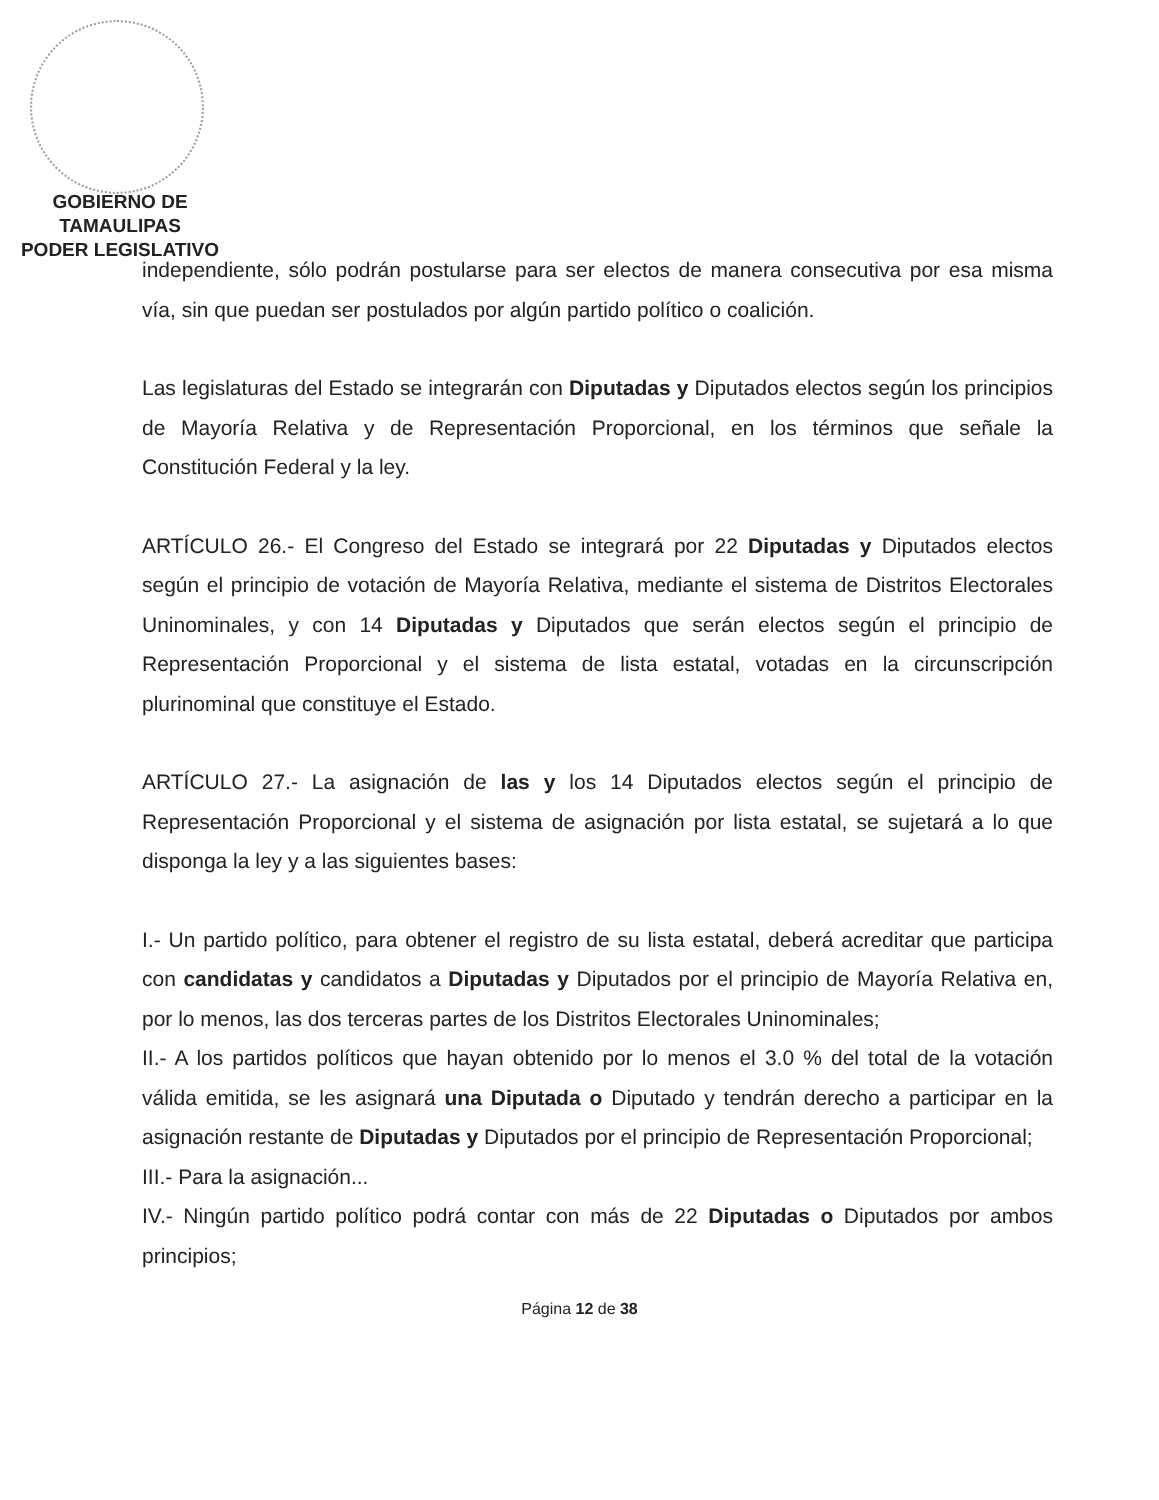GOBIERNO DE TAMAULIPAS
PODER LEGISLATIVO
independiente, sólo podrán postularse para ser electos de manera consecutiva por esa misma vía, sin que puedan ser postulados por algún partido político o coalición.
Las legislaturas del Estado se integrarán con Diputadas y Diputados electos según los principios de Mayoría Relativa y de Representación Proporcional, en los términos que señale la Constitución Federal y la ley.
ARTÍCULO 26.- El Congreso del Estado se integrará por 22 Diputadas y Diputados electos según el principio de votación de Mayoría Relativa, mediante el sistema de Distritos Electorales Uninominales, y con 14 Diputadas y Diputados que serán electos según el principio de Representación Proporcional y el sistema de lista estatal, votadas en la circunscripción plurinominal que constituye el Estado.
ARTÍCULO 27.- La asignación de las y los 14 Diputados electos según el principio de Representación Proporcional y el sistema de asignación por lista estatal, se sujetará a lo que disponga la ley y a las siguientes bases:
I.- Un partido político, para obtener el registro de su lista estatal, deberá acreditar que participa con candidatas y candidatos a Diputadas y Diputados por el principio de Mayoría Relativa en, por lo menos, las dos terceras partes de los Distritos Electorales Uninominales;
II.- A los partidos políticos que hayan obtenido por lo menos el 3.0 % del total de la votación válida emitida, se les asignará una Diputada o Diputado y tendrán derecho a participar en la asignación restante de Diputadas y Diputados por el principio de Representación Proporcional;
III.- Para la asignación...
IV.- Ningún partido político podrá contar con más de 22 Diputadas o Diputados por ambos principios;
Página 12 de 38